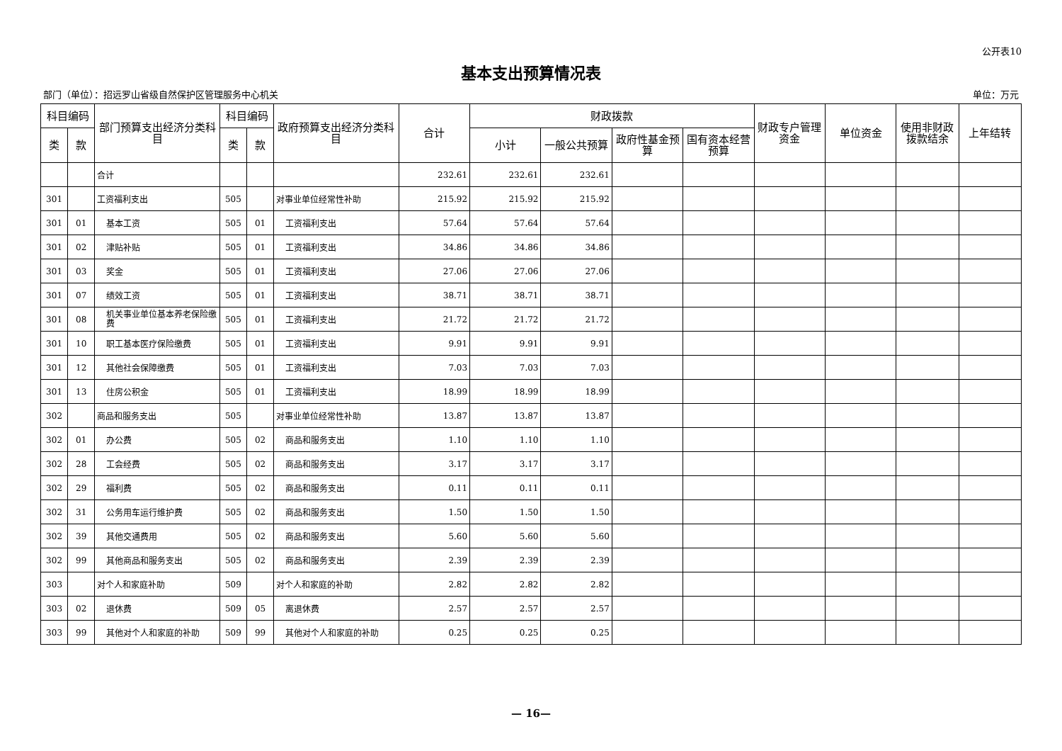公开表10
基本支出预算情况表
部门（单位）：招远罗山省级自然保护区管理服务中心机关 单位：万元
| 科目编码 | | 部门预算支出经济分类科目 | 科目编码 | | 政府预算支出经济分类科目 | 合计 | 财政拨款 | | | | 财政专户管理资金 | 单位资金 | 使用非财政拨款结余 | 上年结转 |
| --- | --- | --- | --- | --- | --- | --- | --- | --- | --- | --- | --- | --- | --- | --- |
| 类 | 款 | | 类 | 款 | | | 小计 | 一般公共预算 | 政府性基金预算 | 国有资本经营预算 | | | | |
| | | 合计 | | | | 232.61 | 232.61 | 232.61 | | | | | | |
| 301 | | 工资福利支出 | 505 | | 对事业单位经常性补助 | 215.92 | 215.92 | 215.92 | | | | | | |
| 301 | 01 | 基本工资 | 505 | 01 | 工资福利支出 | 57.64 | 57.64 | 57.64 | | | | | | |
| 301 | 02 | 津贴补贴 | 505 | 01 | 工资福利支出 | 34.86 | 34.86 | 34.86 | | | | | | |
| 301 | 03 | 奖金 | 505 | 01 | 工资福利支出 | 27.06 | 27.06 | 27.06 | | | | | | |
| 301 | 07 | 绩效工资 | 505 | 01 | 工资福利支出 | 38.71 | 38.71 | 38.71 | | | | | | |
| 301 | 08 | 机关事业单位基本养老保险缴费 | 505 | 01 | 工资福利支出 | 21.72 | 21.72 | 21.72 | | | | | | |
| 301 | 10 | 职工基本医疗保险缴费 | 505 | 01 | 工资福利支出 | 9.91 | 9.91 | 9.91 | | | | | | |
| 301 | 12 | 其他社会保障缴费 | 505 | 01 | 工资福利支出 | 7.03 | 7.03 | 7.03 | | | | | | |
| 301 | 13 | 住房公积金 | 505 | 01 | 工资福利支出 | 18.99 | 18.99 | 18.99 | | | | | | |
| 302 | | 商品和服务支出 | 505 | | 对事业单位经常性补助 | 13.87 | 13.87 | 13.87 | | | | | | |
| 302 | 01 | 办公费 | 505 | 02 | 商品和服务支出 | 1.10 | 1.10 | 1.10 | | | | | | |
| 302 | 28 | 工会经费 | 505 | 02 | 商品和服务支出 | 3.17 | 3.17 | 3.17 | | | | | | |
| 302 | 29 | 福利费 | 505 | 02 | 商品和服务支出 | 0.11 | 0.11 | 0.11 | | | | | | |
| 302 | 31 | 公务用车运行维护费 | 505 | 02 | 商品和服务支出 | 1.50 | 1.50 | 1.50 | | | | | | |
| 302 | 39 | 其他交通费用 | 505 | 02 | 商品和服务支出 | 5.60 | 5.60 | 5.60 | | | | | | |
| 302 | 99 | 其他商品和服务支出 | 505 | 02 | 商品和服务支出 | 2.39 | 2.39 | 2.39 | | | | | | |
| 303 | | 对个人和家庭补助 | 509 | | 对个人和家庭的补助 | 2.82 | 2.82 | 2.82 | | | | | | |
| 303 | 02 | 退休费 | 509 | 05 | 离退休费 | 2.57 | 2.57 | 2.57 | | | | | | |
| 303 | 99 | 其他对个人和家庭的补助 | 509 | 99 | 其他对个人和家庭的补助 | 0.25 | 0.25 | 0.25 | | | | | | |
— 16—